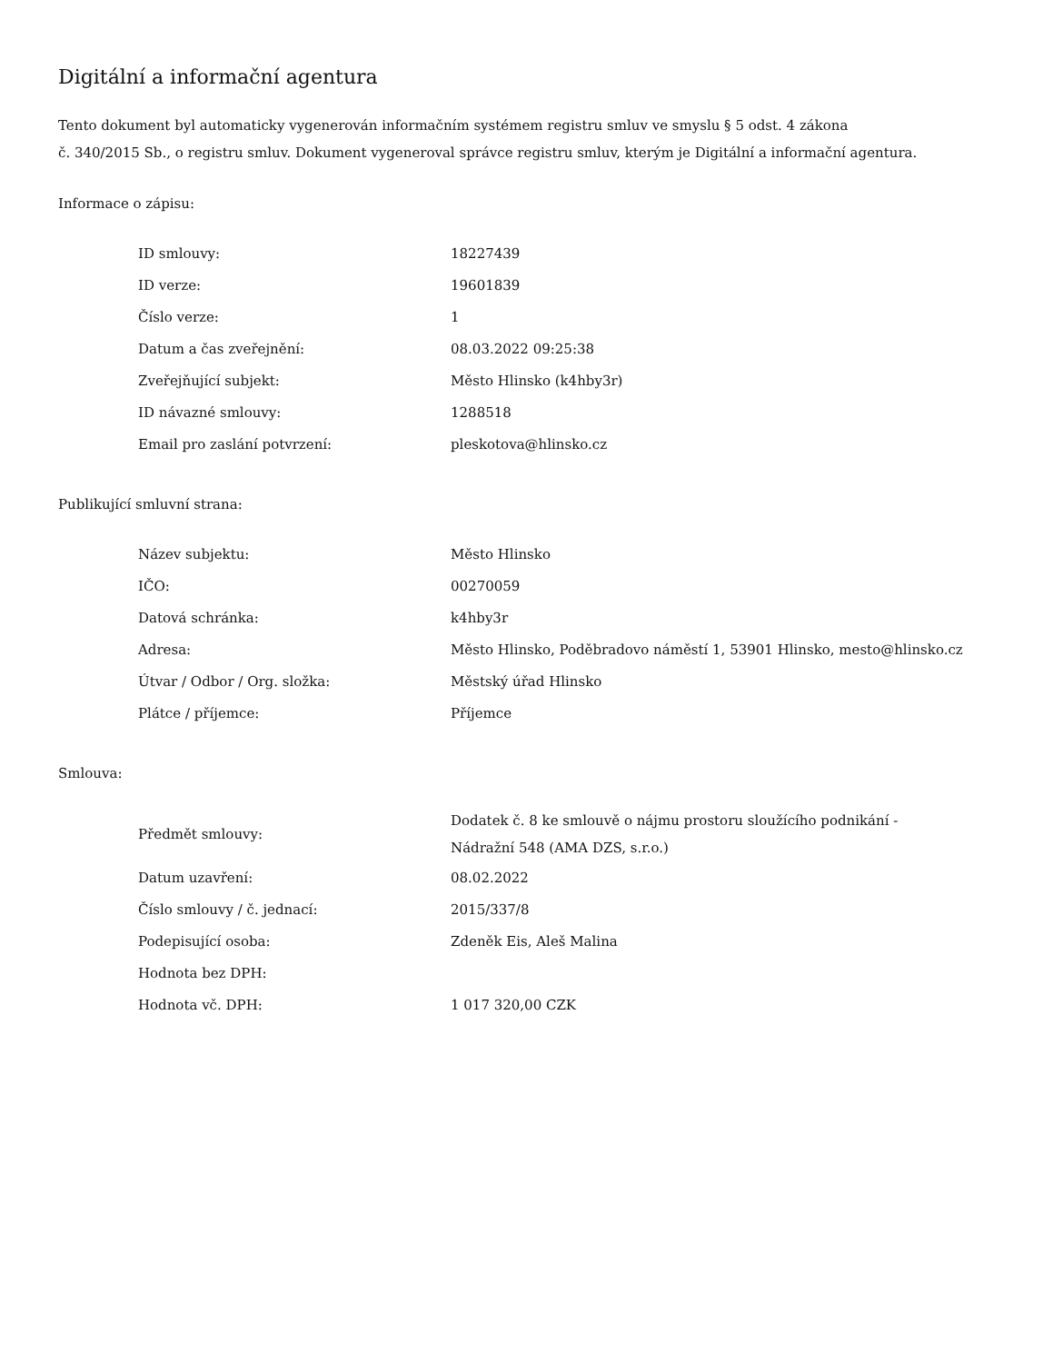Digitální a informační agentura
Tento dokument byl automaticky vygenerován informačním systémem registru smluv ve smyslu § 5 odst. 4 zákona
č. 340/2015 Sb., o registru smluv. Dokument vygeneroval správce registru smluv, kterým je Digitální a informační agentura.
Informace o zápisu:
| ID smlouvy: | 18227439 |
| ID verze: | 19601839 |
| Číslo verze: | 1 |
| Datum a čas zveřejnění: | 08.03.2022 09:25:38 |
| Zveřejňující subjekt: | Město Hlinsko (k4hby3r) |
| ID návazné smlouvy: | 1288518 |
| Email pro zaslání potvrzení: | pleskotova@hlinsko.cz |
Publikující smluvní strana:
| Název subjektu: | Město Hlinsko |
| IČO: | 00270059 |
| Datová schránka: | k4hby3r |
| Adresa: | Město Hlinsko, Poděbradovo náměstí 1, 53901 Hlinsko, mesto@hlinsko.cz |
| Útvar / Odbor / Org. složka: | Městský úřad Hlinsko |
| Plátce / příjemce: | Příjemce |
Smlouva:
| Předmět smlouvy: | Dodatek č. 8 ke smlouvě o nájmu prostoru sloužícího podnikání - Nádražní 548 (AMA DZS, s.r.o.) |
| Datum uzavření: | 08.02.2022 |
| Číslo smlouvy / č. jednací: | 2015/337/8 |
| Podepisující osoba: | Zdeněk Eis, Aleš Malina |
| Hodnota bez DPH: | |
| Hodnota vč. DPH: | 1 017 320,00 CZK |